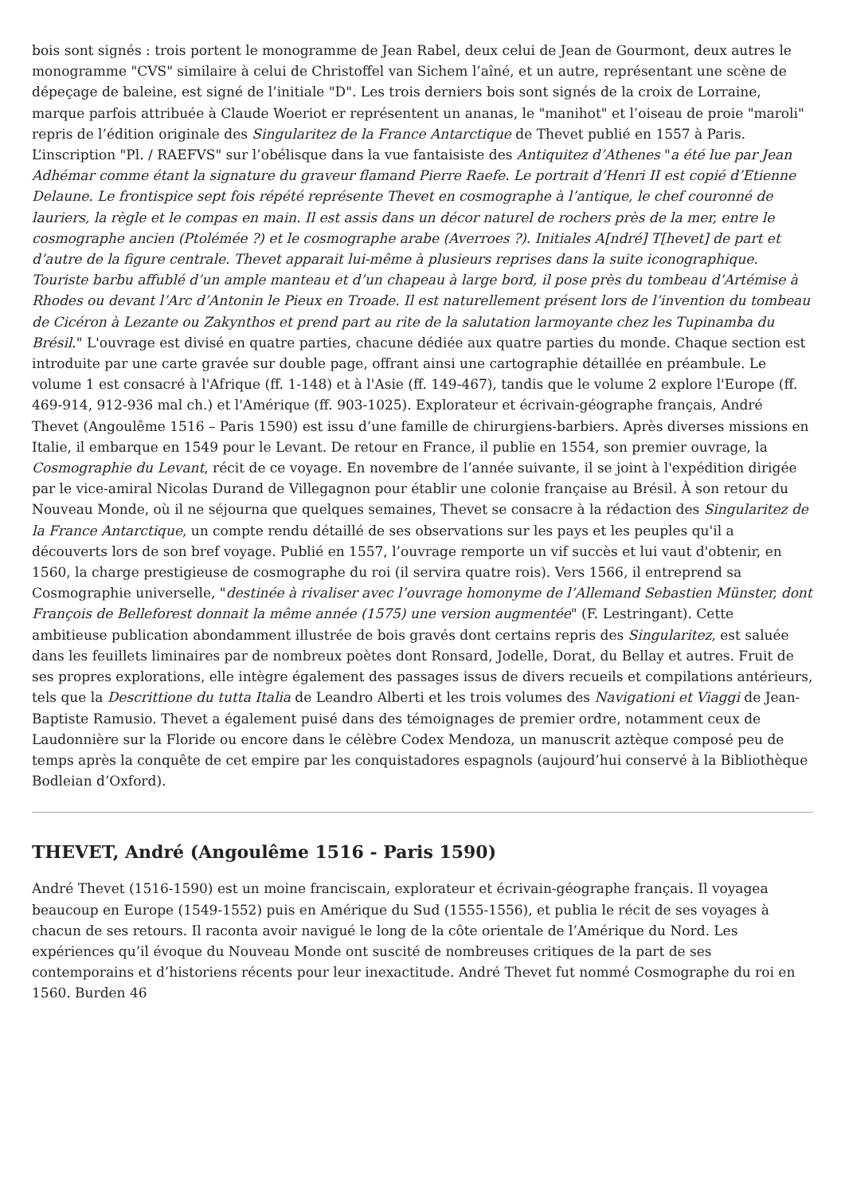bois sont signés : trois portent le monogramme de Jean Rabel, deux celui de Jean de Gourmont, deux autres le monogramme "CVS" similaire à celui de Christoffel van Sichem l’aîné, et un autre, représentant une scène de dépeçage de baleine, est signé de l’initiale "D". Les trois derniers bois sont signés de la croix de Lorraine, marque parfois attribuée à Claude Woeriot er représentent un ananas, le "manihot" et l’oiseau de proie "maroli" repris de l’édition originale des Singularitez de la France Antarctique de Thevet publié en 1557 à Paris. L’inscription "Pl. / RAEFVS" sur l’obélisque dans la vue fantaisiste des Antiquitez d’Athenes "a été lue par Jean Adhémar comme étant la signature du graveur flamand Pierre Raefe. Le portrait d’Henri II est copié d’Etienne Delaune. Le frontispice sept fois répété représente Thevet en cosmographe à l’antique, le chef couronné de lauriers, la règle et le compas en main. Il est assis dans un décor naturel de rochers près de la mer, entre le cosmographe ancien (Ptolémée ?) et le cosmographe arabe (Averroes ?). Initiales A[ndré] T[hevet] de part et d’autre de la figure centrale. Thevet apparait lui-même à plusieurs reprises dans la suite iconographique. Touriste barbu affublé d’un ample manteau et d’un chapeau à large bord, il pose près du tombeau d’Artémise à Rhodes ou devant l’Arc d’Antonin le Pieux en Troade. Il est naturellement présent lors de l’invention du tombeau de Cicéron à Lezante ou Zakynthos et prend part au rite de la salutation larmoyante chez les Tupinamba du Brésil." L'ouvrage est divisé en quatre parties, chacune dédiée aux quatre parties du monde. Chaque section est introduite par une carte gravée sur double page, offrant ainsi une cartographie détaillée en préambule. Le volume 1 est consacré à l'Afrique (ff. 1-148) et à l'Asie (ff. 149-467), tandis que le volume 2 explore l'Europe (ff. 469-914, 912-936 mal ch.) et l'Amérique (ff. 903-1025). Explorateur et écrivain-géographe français, André Thevet (Angoulême 1516 – Paris 1590) est issu d’une famille de chirurgiens-barbiers. Après diverses missions en Italie, il embarque en 1549 pour le Levant. De retour en France, il publie en 1554, son premier ouvrage, la Cosmographie du Levant, récit de ce voyage. En novembre de l’année suivante, il se joint à l'expédition dirigée par le vice-amiral Nicolas Durand de Villegagnon pour établir une colonie française au Brésil. À son retour du Nouveau Monde, où il ne séjourna que quelques semaines, Thevet se consacre à la rédaction des Singularitez de la France Antarctique, un compte rendu détaillé de ses observations sur les pays et les peuples qu'il a découverts lors de son bref voyage. Publié en 1557, l’ouvrage remporte un vif succès et lui vaut d'obtenir, en 1560, la charge prestigieuse de cosmographe du roi (il servira quatre rois). Vers 1566, il entreprend sa Cosmographie universelle, "destinée à rivaliser avec l’ouvrage homonyme de l’Allemand Sebastien Münster, dont François de Belleforest donnait la même année (1575) une version augmentée" (F. Lestringant). Cette ambitieuse publication abondamment illustrée de bois gravés dont certains repris des Singularitez, est saluée dans les feuillets liminaires par de nombreux poètes dont Ronsard, Jodelle, Dorat, du Bellay et autres. Fruit de ses propres explorations, elle intègre également des passages issus de divers recueils et compilations antérieurs, tels que la Descrittione du tutta Italia de Leandro Alberti et les trois volumes des Navigationi et Viaggi de Jean-Baptiste Ramusio. Thevet a également puisé dans des témoignages de premier ordre, notamment ceux de Laudonnière sur la Floride ou encore dans le célèbre Codex Mendoza, un manuscrit aztèque composé peu de temps après la conquête de cet empire par les conquistadores espagnols (aujourd’hui conservé à la Bibliothèque Bodleian d’Oxford).
THEVET, André (Angoulême 1516 - Paris 1590)
André Thevet (1516-1590) est un moine franciscain, explorateur et écrivain-géographe français. Il voyagea beaucoup en Europe (1549-1552) puis en Amérique du Sud (1555-1556), et publia le récit de ses voyages à chacun de ses retours. Il raconta avoir navigué le long de la côte orientale de l’Amérique du Nord. Les expériences qu’il évoque du Nouveau Monde ont suscité de nombreuses critiques de la part de ses contemporains et d’historiens récents pour leur inexactitude. André Thevet fut nommé Cosmographe du roi en 1560. Burden 46